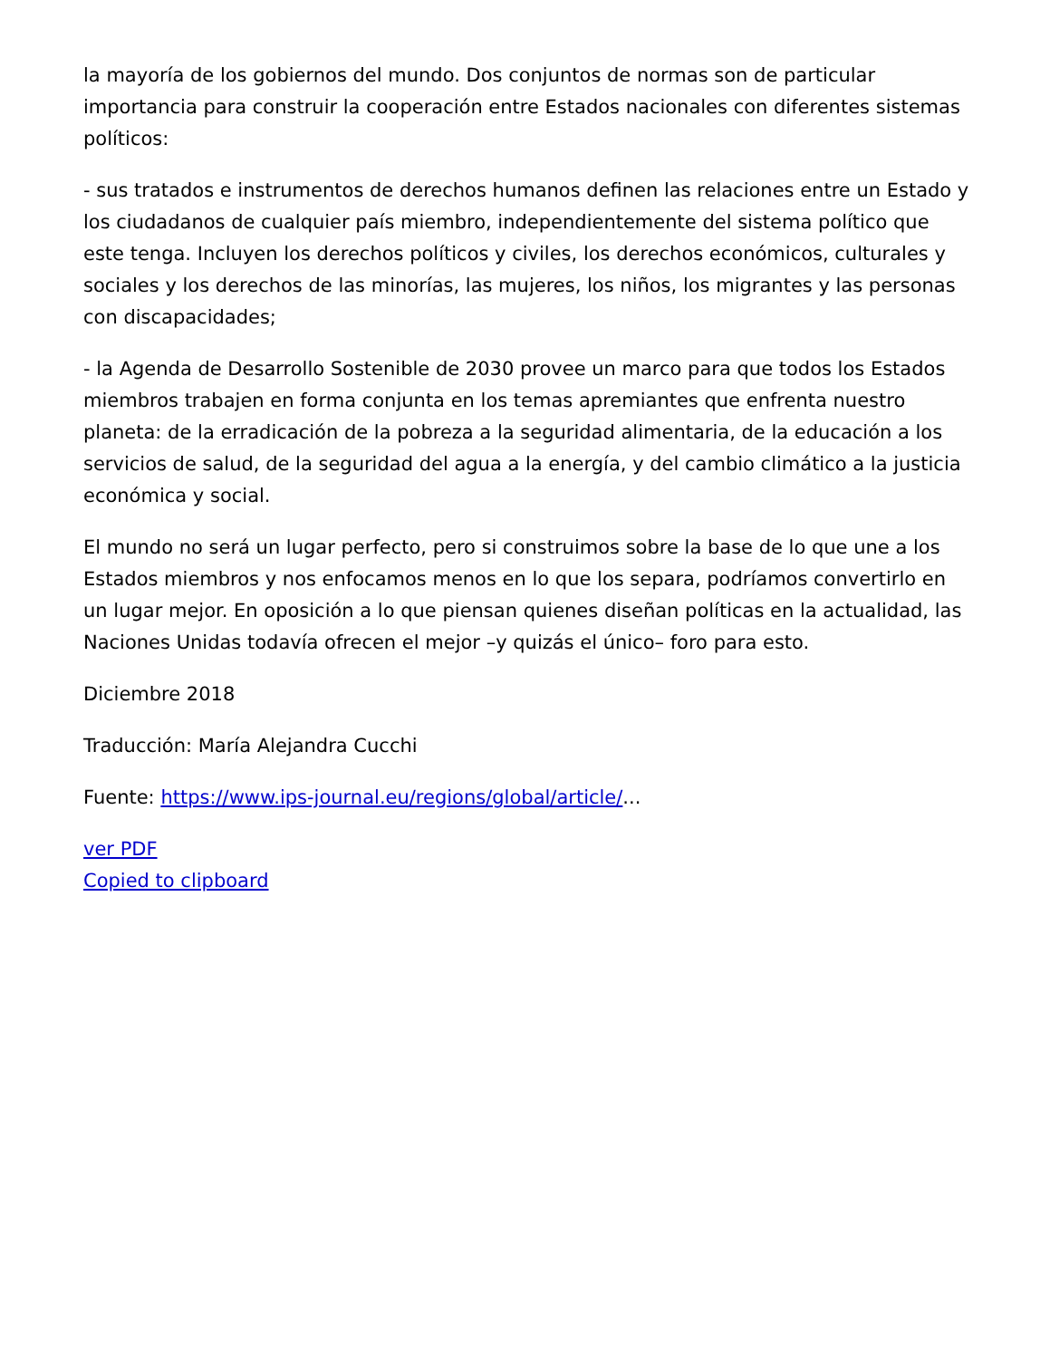la mayoría de los gobiernos del mundo. Dos conjuntos de normas son de particular importancia para construir la cooperación entre Estados nacionales con diferentes sistemas políticos:
- sus tratados e instrumentos de derechos humanos definen las relaciones entre un Estado y los ciudadanos de cualquier país miembro, independientemente del sistema político que este tenga. Incluyen los derechos políticos y civiles, los derechos económicos, culturales y sociales y los derechos de las minorías, las mujeres, los niños, los migrantes y las personas con discapacidades;
- la Agenda de Desarrollo Sostenible de 2030 provee un marco para que todos los Estados miembros trabajen en forma conjunta en los temas apremiantes que enfrenta nuestro planeta: de la erradicación de la pobreza a la seguridad alimentaria, de la educación a los servicios de salud, de la seguridad del agua a la energía, y del cambio climático a la justicia económica y social.
El mundo no será un lugar perfecto, pero si construimos sobre la base de lo que une a los Estados miembros y nos enfocamos menos en lo que los separa, podríamos convertirlo en un lugar mejor. En oposición a lo que piensan quienes diseñan políticas en la actualidad, las Naciones Unidas todavía ofrecen el mejor –y quizás el único– foro para esto.
Diciembre 2018
Traducción: María Alejandra Cucchi
Fuente: https://www.ips-journal.eu/regions/global/article/...
ver PDF
Copied to clipboard